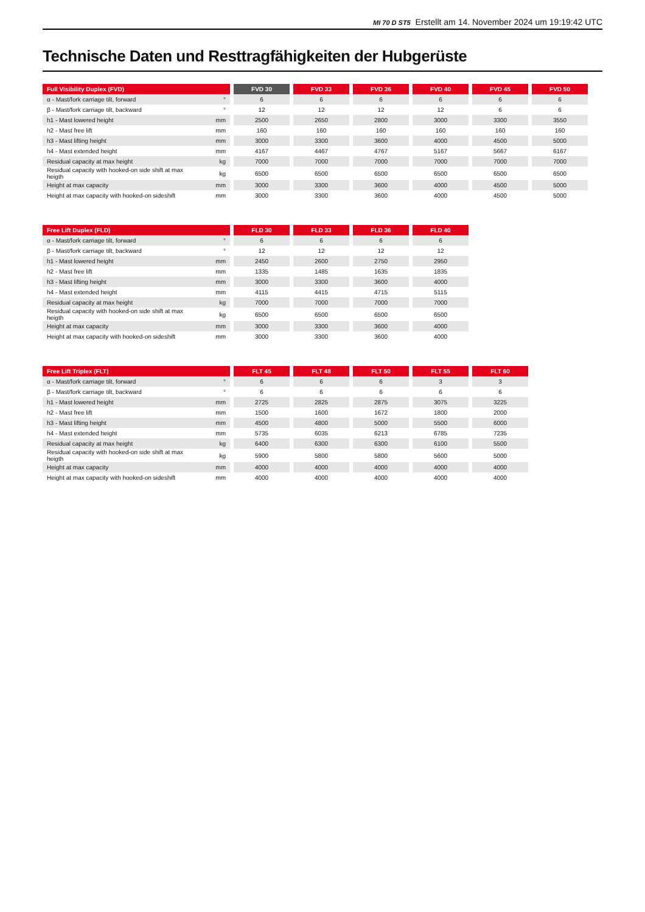MI 70 D ST5 Erstellt am 14. November 2024 um 19:19:42 UTC
Technische Daten und Resttragfähigkeiten der Hubgerüste
| Full Visibility Duplex (FVD) | | | FVD 30 | | FVD 33 | | FVD 36 | | FVD 40 | | FVD 45 | | FVD 50 |
| α - Mast/fork carriage tilt, forward | ° | | 6 | | 6 | | 6 | | 6 | | 6 | | 6 |
| β - Mast/fork carriage tilt, backward | ° | | 12 | | 12 | | 12 | | 12 | | 6 | | 6 |
| h1 - Mast lowered height | mm | | 2500 | | 2650 | | 2800 | | 3000 | | 3300 | | 3550 |
| h2 - Mast free lift | mm | | 160 | | 160 | | 160 | | 160 | | 160 | | 160 |
| h3 - Mast lifting height | mm | | 3000 | | 3300 | | 3600 | | 4000 | | 4500 | | 5000 |
| h4 - Mast extended height | mm | | 4167 | | 4467 | | 4767 | | 5167 | | 5667 | | 6167 |
| Residual capacity at max height | kg | | 7000 | | 7000 | | 7000 | | 7000 | | 7000 | | 7000 |
| Residual capacity with hooked-on side shift at max heigth | kg | | 6500 | | 6500 | | 6500 | | 6500 | | 6500 | | 6500 |
| Height at max capacity | mm | | 3000 | | 3300 | | 3600 | | 4000 | | 4500 | | 5000 |
| Height at max capacity with hooked-on sideshift | mm | | 3000 | | 3300 | | 3600 | | 4000 | | 4500 | | 5000 |
| Free Lift Duplex (FLD) | | | FLD 30 | | FLD 33 | | FLD 36 | | FLD 40 |
| α - Mast/fork carriage tilt, forward | ° | | 6 | | 6 | | 6 | | 6 |
| β - Mast/fork carriage tilt, backward | ° | | 12 | | 12 | | 12 | | 12 |
| h1 - Mast lowered height | mm | | 2450 | | 2600 | | 2750 | | 2950 |
| h2 - Mast free lift | mm | | 1335 | | 1485 | | 1635 | | 1835 |
| h3 - Mast lifting height | mm | | 3000 | | 3300 | | 3600 | | 4000 |
| h4 - Mast extended height | mm | | 4115 | | 4415 | | 4715 | | 5115 |
| Residual capacity at max height | kg | | 7000 | | 7000 | | 7000 | | 7000 |
| Residual capacity with hooked-on side shift at max heigth | kg | | 6500 | | 6500 | | 6500 | | 6500 |
| Height at max capacity | mm | | 3000 | | 3300 | | 3600 | | 4000 |
| Height at max capacity with hooked-on sideshift | mm | | 3000 | | 3300 | | 3600 | | 4000 |
| Free Lift Triplex (FLT) | | | FLT 45 | | FLT 48 | | FLT 50 | | FLT 55 | | FLT 60 |
| α - Mast/fork carriage tilt, forward | ° | | 6 | | 6 | | 6 | | 3 | | 3 |
| β - Mast/fork carriage tilt, backward | ° | | 6 | | 6 | | 6 | | 6 | | 6 |
| h1 - Mast lowered height | mm | | 2725 | | 2825 | | 2875 | | 3075 | | 3225 |
| h2 - Mast free lift | mm | | 1500 | | 1600 | | 1672 | | 1800 | | 2000 |
| h3 - Mast lifting height | mm | | 4500 | | 4800 | | 5000 | | 5500 | | 6000 |
| h4 - Mast extended height | mm | | 5735 | | 6035 | | 6213 | | 6785 | | 7235 |
| Residual capacity at max height | kg | | 6400 | | 6300 | | 6300 | | 6100 | | 5500 |
| Residual capacity with hooked-on side shift at max heigth | kg | | 5900 | | 5800 | | 5800 | | 5600 | | 5000 |
| Height at max capacity | mm | | 4000 | | 4000 | | 4000 | | 4000 | | 4000 |
| Height at max capacity with hooked-on sideshift | mm | | 4000 | | 4000 | | 4000 | | 4000 | | 4000 |